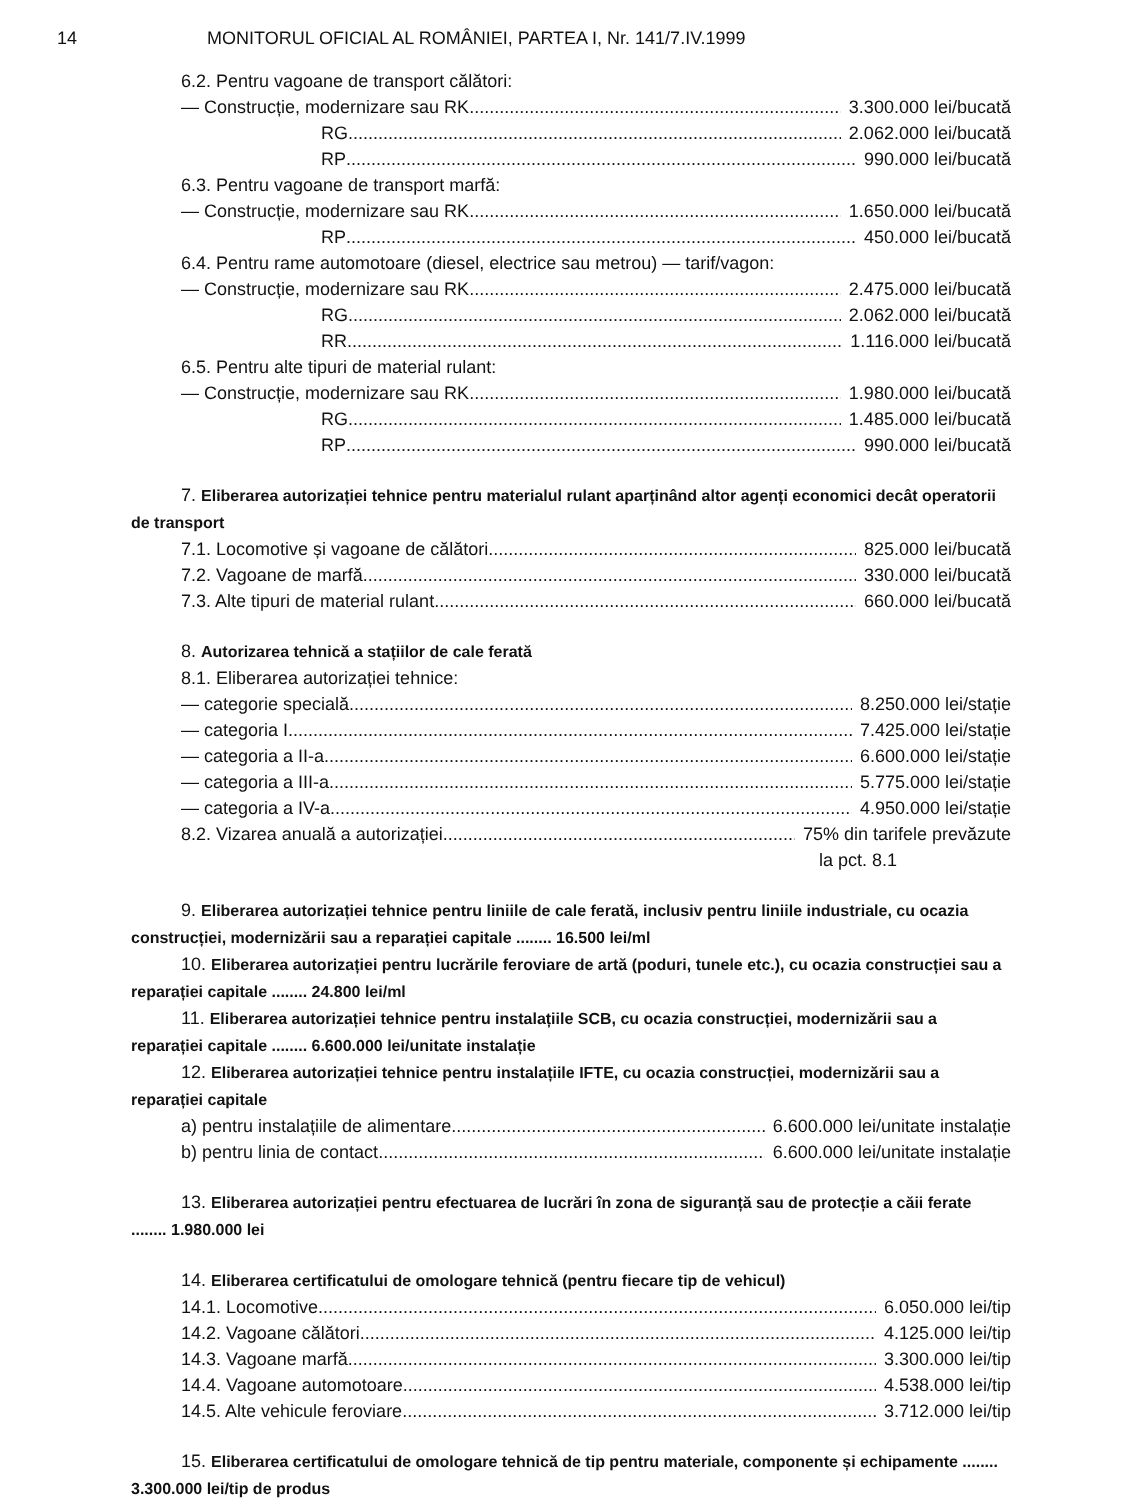14 MONITORUL OFICIAL AL ROMÂNIEI, PARTEA I, Nr. 141/7.IV.1999
6.2. Pentru vagoane de transport călători:
— Construcție, modernizare sau RK 3.300.000 lei/bucată
RG 2.062.000 lei/bucată
RP 990.000 lei/bucată
6.3. Pentru vagoane de transport marfă:
— Construcție, modernizare sau RK 1.650.000 lei/bucată
RP 450.000 lei/bucată
6.4. Pentru rame automotoare (diesel, electrice sau metrou) — tarif/vagon:
— Construcție, modernizare sau RK 2.475.000 lei/bucată
RG 2.062.000 lei/bucată
RR 1.116.000 lei/bucată
6.5. Pentru alte tipuri de material rulant:
— Construcție, modernizare sau RK 1.980.000 lei/bucată
RG 1.485.000 lei/bucată
RP 990.000 lei/bucată
7. Eliberarea autorizației tehnice pentru materialul rulant aparținând altor agenți economici decât operatorii de transport
7.1. Locomotive și vagoane de călători 825.000 lei/bucată
7.2. Vagoane de marfă 330.000 lei/bucată
7.3. Alte tipuri de material rulant 660.000 lei/bucată
8. Autorizarea tehnică a stațiilor de cale ferată
8.1. Eliberarea autorizației tehnice:
— categorie specială 8.250.000 lei/stație
— categoria I 7.425.000 lei/stație
— categoria a II-a 6.600.000 lei/stație
— categoria a III-a 5.775.000 lei/stație
— categoria a IV-a 4.950.000 lei/stație
8.2. Vizarea anuală a autorizației 75% din tarifele prevăzute
la pct. 8.1
9. Eliberarea autorizației tehnice pentru liniile de cale ferată, inclusiv pentru liniile industriale, cu ocazia construcției, modernizării sau a reparației capitale ........ 16.500 lei/ml
10. Eliberarea autorizației pentru lucrările feroviare de artă (poduri, tunele etc.), cu ocazia construcției sau a reparației capitale ........ 24.800 lei/ml
11. Eliberarea autorizației tehnice pentru instalațiile SCB, cu ocazia construcției, modernizării sau a reparației capitale ........ 6.600.000 lei/unitate instalație
12. Eliberarea autorizației tehnice pentru instalațiile IFTE, cu ocazia construcției, modernizării sau a reparației capitale
a) pentru instalațiile de alimentare 6.600.000 lei/unitate instalație
b) pentru linia de contact 6.600.000 lei/unitate instalație
13. Eliberarea autorizației pentru efectuarea de lucrări în zona de siguranță sau de protecție a căii ferate ........ 1.980.000 lei
14. Eliberarea certificatului de omologare tehnică (pentru fiecare tip de vehicul)
14.1. Locomotive 6.050.000 lei/tip
14.2. Vagoane călători 4.125.000 lei/tip
14.3. Vagoane marfă 3.300.000 lei/tip
14.4. Vagoane automotoare 4.538.000 lei/tip
14.5. Alte vehicule feroviare 3.712.000 lei/tip
15. Eliberarea certificatului de omologare tehnică de tip pentru materiale, componente și echipamente ........ 3.300.000 lei/tip de produs